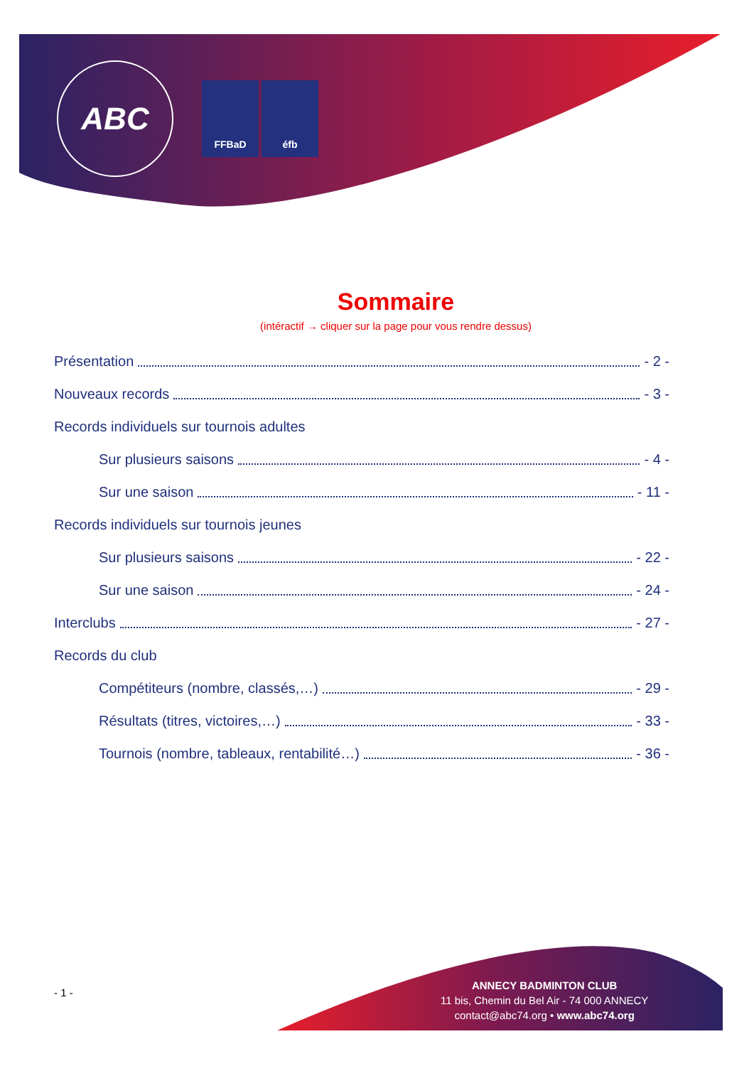ABC
FFBaD éfb
Sommaire
(intéractif → cliquer sur la page pour vous rendre dessus)
Présentation - 2 -
Nouveaux records - 3 -
Records individuels sur tournois adultes
Sur plusieurs saisons - 4 -
Sur une saison - 11 -
Records individuels sur tournois jeunes
Sur plusieurs saisons - 22 -
Sur une saison - 24 -
Interclubs - 27 -
Records du club
Compétiteurs (nombre, classés,…) - 29 -
Résultats (titres, victoires,…) - 33 -
Tournois (nombre, tableaux, rentabilité…) - 36 -
- 1 -
ANNECY BADMINTON CLUB
11 bis, Chemin du Bel Air - 74 000 ANNECY
contact@abc74.org • www.abc74.org